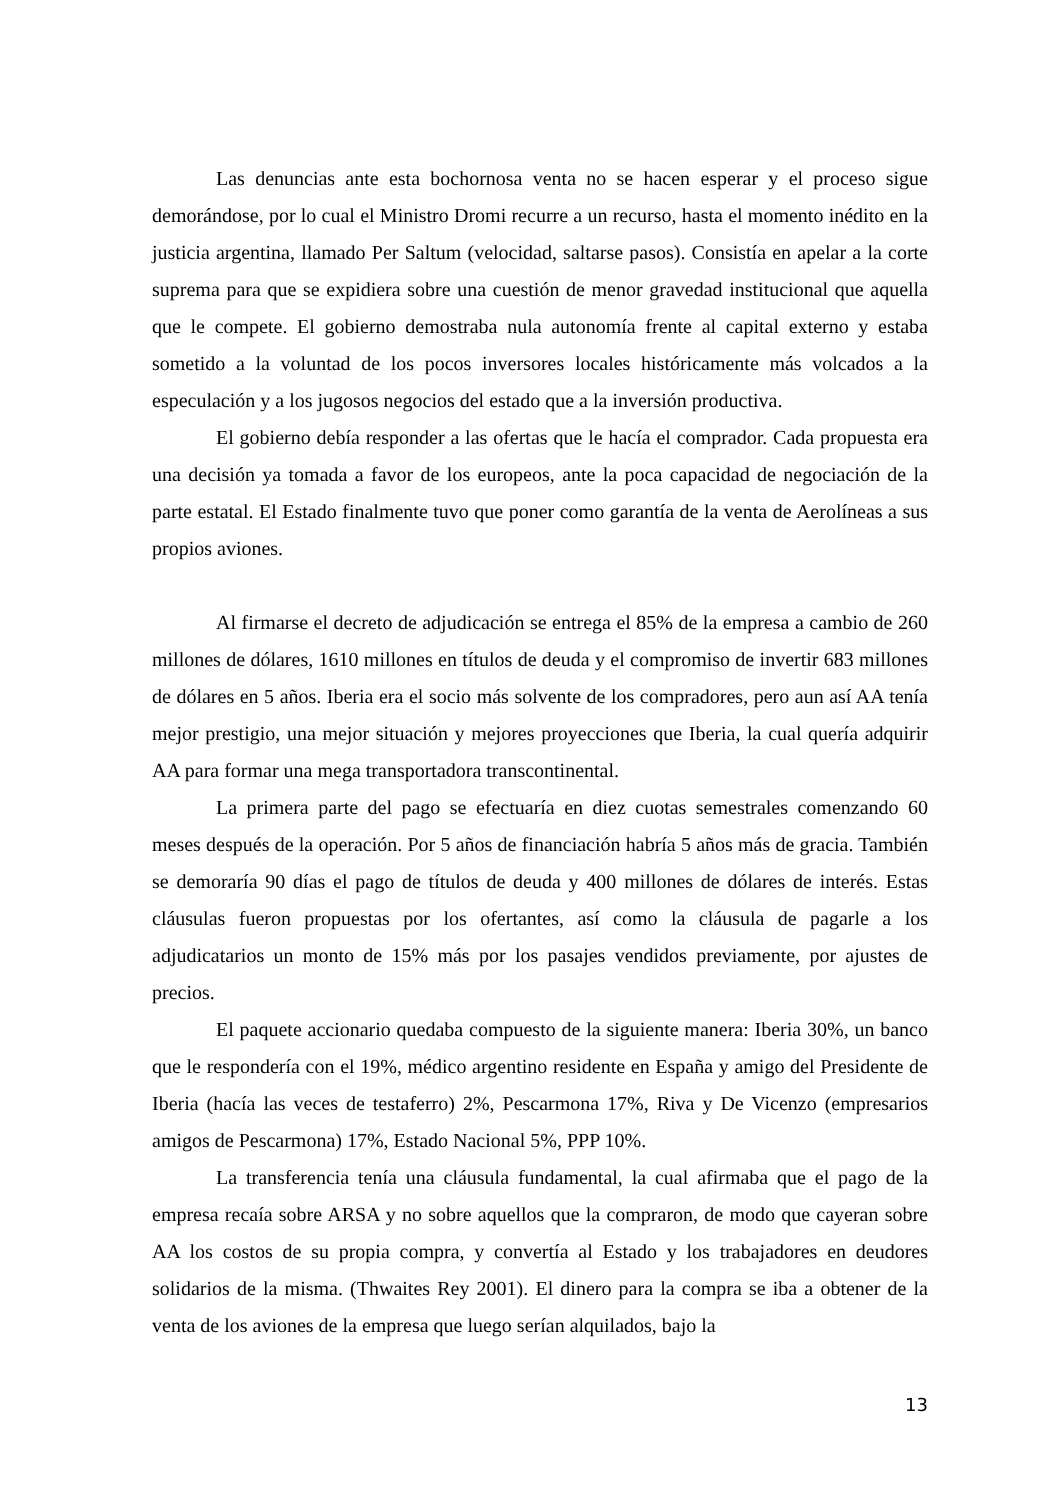Las denuncias ante esta bochornosa venta no se hacen esperar y el proceso sigue demorándose, por lo cual el Ministro Dromi recurre a un recurso, hasta el momento inédito en la justicia argentina, llamado Per Saltum (velocidad, saltarse pasos). Consistía en apelar a la corte suprema para que se expidiera sobre una cuestión de menor gravedad institucional que aquella que le compete. El gobierno demostraba nula autonomía frente al capital externo y estaba sometido a la voluntad de los pocos inversores locales históricamente más volcados a la especulación y a los jugosos negocios del estado que a la inversión productiva.
El gobierno debía responder a las ofertas que le hacía el comprador. Cada propuesta era una decisión ya tomada a favor de los europeos, ante la poca capacidad de negociación de la parte estatal. El Estado finalmente tuvo que poner como garantía de la venta de Aerolíneas a sus propios aviones.
Al firmarse el decreto de adjudicación se entrega el 85% de la empresa a cambio de 260 millones de dólares, 1610 millones en títulos de deuda y el compromiso de invertir 683 millones de dólares en 5 años. Iberia era el socio más solvente de los compradores, pero aun así AA tenía mejor prestigio, una mejor situación y mejores proyecciones que Iberia, la cual quería adquirir AA para formar una mega transportadora transcontinental.
La primera parte del pago se efectuaría en diez cuotas semestrales comenzando 60 meses después de la operación. Por 5 años de financiación habría 5 años más de gracia. También se demoraría 90 días el pago de títulos de deuda y 400 millones de dólares de interés. Estas cláusulas fueron propuestas por los ofertantes, así como la cláusula de pagarle a los adjudicatarios un monto de 15% más por los pasajes vendidos previamente, por ajustes de precios.
El paquete accionario quedaba compuesto de la siguiente manera: Iberia 30%, un banco que le respondería con el 19%, médico argentino residente en España y amigo del Presidente de Iberia (hacía las veces de testaferro) 2%, Pescarmona 17%, Riva y De Vicenzo (empresarios amigos de Pescarmona) 17%, Estado Nacional 5%, PPP 10%.
La transferencia tenía una cláusula fundamental, la cual afirmaba que el pago de la empresa recaía sobre ARSA y no sobre aquellos que la compraron, de modo que cayeran sobre AA los costos de su propia compra, y convertía al Estado y los trabajadores en deudores solidarios de la misma. (Thwaites Rey 2001). El dinero para la compra se iba a obtener de la venta de los aviones de la empresa que luego serían alquilados, bajo la
13